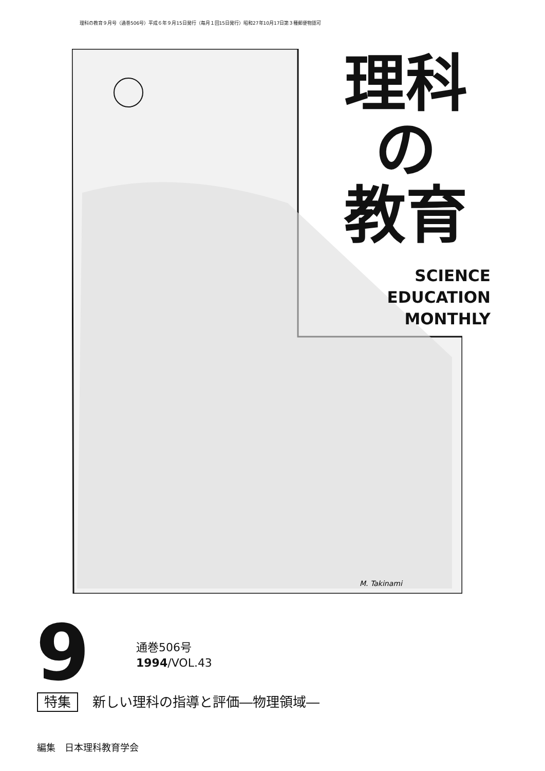理科の教育９月号（通巻506号）平成６年９月15日発行（毎月１回15日発行）昭和27年10月17日第３種郵便物認可
M. Takinami
理科
の
教育
SCIENCE
EDUCATION
MONTHLY
9
通巻506号
1994/VOL.43
特集 新しい理科の指導と評価―物理領域―
編集　日本理科教育学会